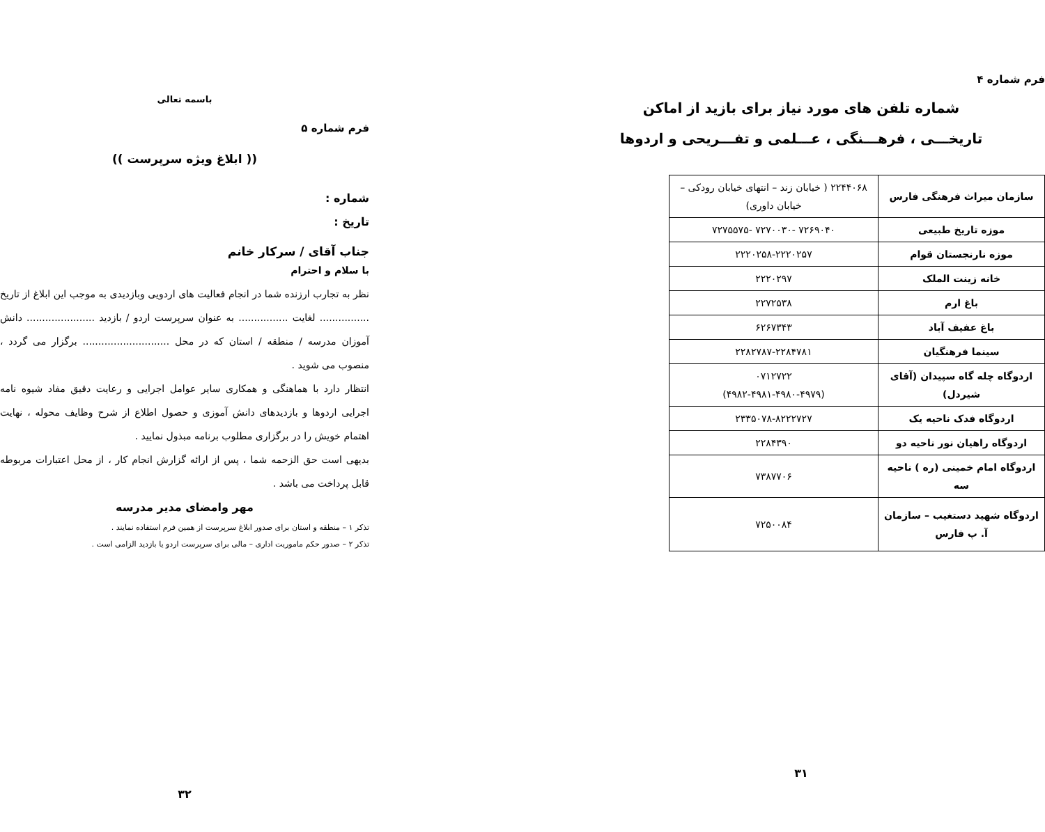باسمه تعالی
فرم شماره ۵
(( ابلاغ ویژه سرپرست ))
شماره :
تاریخ :
جناب آقای / سرکار خانم
با سلام و احترام
نظر به تجارب ارزنده شما در انجام فعالیت های اردویی وبازدیدی به موجب این ابلاغ از تاریخ ................ لغایت ................ به عنوان سرپرست اردو / بازدید ...................... دانش آموزان مدرسه / منطقه / استان که در محل ............................ برگزار می گردد ، منصوب می شوید .
انتظار دارد با هماهنگی و همکاری سایر عوامل اجرایی و رعایت دقیق مفاد شیوه نامه اجرایی اردوها و بازدیدهای دانش آموزی و حصول اطلاع از شرح وظایف محوله ، نهایت اهتمام خویش را در برگزاری مطلوب برنامه مبذول نمایید .
بدیهی است حق الزحمه شما ، پس از ارائه گزارش انجام کار ، از محل اعتبارات مربوطه قابل پرداخت می باشد .
مهر وامضای مدیر مدرسه
تذکر ۱ – منطقه و استان برای صدور ابلاغ سرپرست از همین فرم استفاده نمایند .
تذکر ۲ – صدور حکم ماموریت اداری – مالی برای سرپرست اردو یا بازدید الزامی است .
۳۲
فرم شماره ۴
شماره تلفن های مورد نیاز برای بازید از اماکن
تاریخـــی ، فرهـــنگی ، عـــلمی و تفـــریحی و اردوها
| سازمان میراث فرهنگی فارس | ۲۲۴۴۰۶۸ ( خیابان زند – انتهای خیابان رودکی – خیابان داوری) |
| موزه تاریخ طبیعی | ۷۲۶۹۰۴۰ -۷۲۷۰۰۳۰ -۷۲۷۵۵۷۵ |
| موزه نارنجستان قوام | ۲۲۲۰۲۵۸-۲۲۲۰۲۵۷ |
| خانه زینت الملک | ۲۲۲۰۲۹۷ |
| باغ ارم | ۲۲۷۲۵۳۸ |
| باغ عفیف آباد | ۶۲۶۷۳۴۳ |
| سینما فرهنگیان | ۲۲۸۲۷۸۷-۲۲۸۴۷۸۱ |
| اردوگاه چله گاه سپیدان (آقای شیردل) | ۰۷۱۲۷۲۲ (۴۹۸۲-۴۹۸۱-۴۹۸۰-۴۹۷۹) |
| اردوگاه فدک ناحیه یک | ۲۳۳۵۰۷۸-۸۲۲۲۷۲۷ |
| اردوگاه راهیان نور ناحیه دو | ۲۲۸۴۳۹۰ |
| اردوگاه امام خمینی (ره ) ناحیه سه | ۷۳۸۷۷۰۶ |
| اردوگاه شهید دستغیب – سازمان آ. پ فارس | ۷۲۵۰۰۸۴ |
۳۱